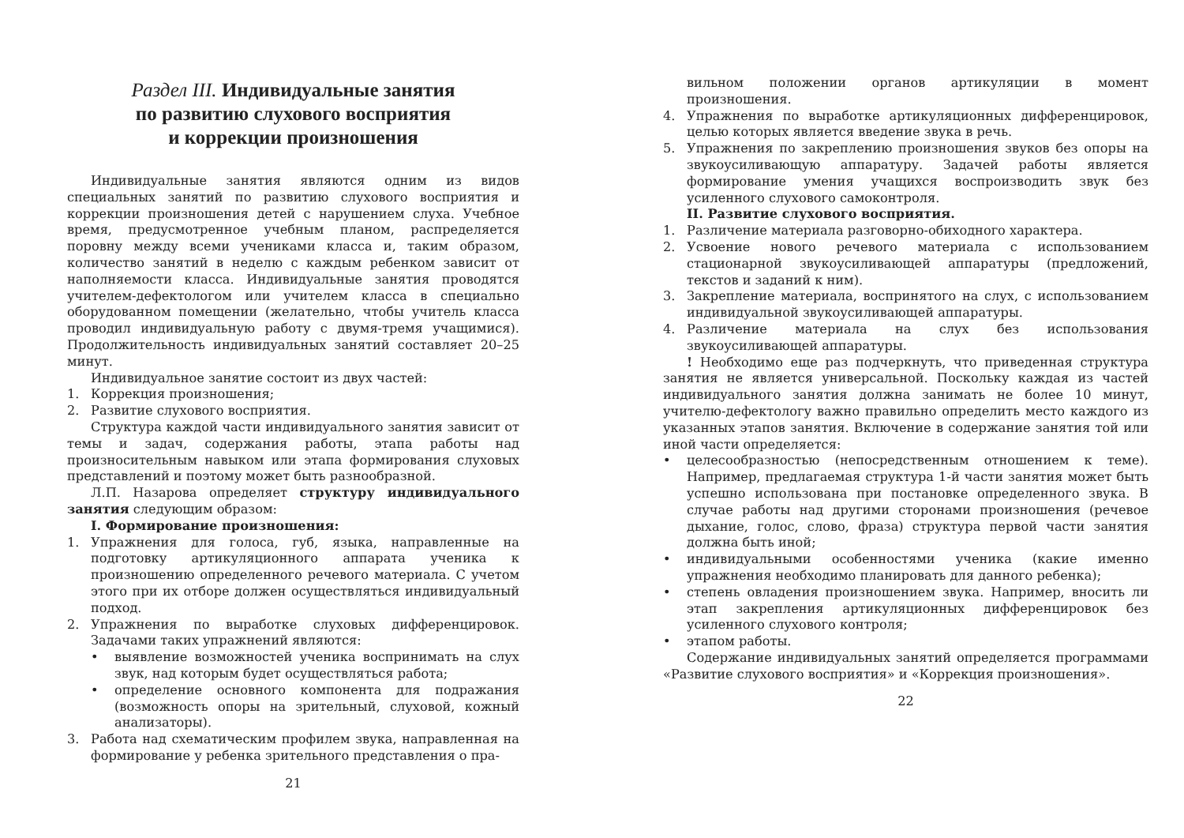Раздел III. Индивидуальные занятия
по развитию слухового восприятия
и коррекции произношения
Индивидуальные занятия являются одним из видов специальных занятий по развитию слухового восприятия и коррекции произношения детей с нарушением слуха. Учебное время, предусмотренное учебным планом, распределяется поровну между всеми учениками класса и, таким образом, количество занятий в неделю с каждым ребенком зависит от наполняемости класса. Индивидуальные занятия проводятся учителем-дефектологом или учителем класса в специально оборудованном помещении (желательно, чтобы учитель класса проводил индивидуальную работу с двумя-тремя учащимися). Продолжительность индивидуальных занятий составляет 20–25 минут.
Индивидуальное занятие состоит из двух частей:
1. Коррекция произношения;
2. Развитие слухового восприятия.
Структура каждой части индивидуального занятия зависит от темы и задач, содержания работы, этапа работы над произносительным навыком или этапа формирования слуховых представлений и поэтому может быть разнообразной.
Л.П. Назарова определяет структуру индивидуального занятия следующим образом:
I. Формирование произношения:
1. Упражнения для голоса, губ, языка, направленные на подготовку артикуляционного аппарата ученика к произношению определенного речевого материала. С учетом этого при их отборе должен осуществляться индивидуальный подход.
2. Упражнения по выработке слуховых дифференцировок. Задачами таких упражнений являются:
• выявление возможностей ученика воспринимать на слух звук, над которым будет осуществляться работа;
• определение основного компонента для подражания (возможность опоры на зрительный, слуховой, кожный анализаторы).
3. Работа над схематическим профилем звука, направленная на формирование у ребенка зрительного представления о пра-
21
вильном положении органов артикуляции в момент произношения.
4. Упражнения по выработке артикуляционных дифференцировок, целью которых является введение звука в речь.
5. Упражнения по закреплению произношения звуков без опоры на звукоусиливающую аппаратуру. Задачей работы является формирование умения учащихся воспроизводить звук без усиленного слухового самоконтроля.
II. Развитие слухового восприятия.
1. Различение материала разговорно-обиходного характера.
2. Усвоение нового речевого материала с использованием стационарной звукоусиливающей аппаратуры (предложений, текстов и заданий к ним).
3. Закрепление материала, воспринятого на слух, с использованием индивидуальной звукоусиливающей аппаратуры.
4. Различение материала на слух без использования звукоусиливающей аппаратуры.
! Необходимо еще раз подчеркнуть, что приведенная структура занятия не является универсальной. Поскольку каждая из частей индивидуального занятия должна занимать не более 10 минут, учителю-дефектологу важно правильно определить место каждого из указанных этапов занятия. Включение в содержание занятия той или иной части определяется:
• целесообразностью (непосредственным отношением к теме). Например, предлагаемая структура 1-й части занятия может быть успешно использована при постановке определенного звука. В случае работы над другими сторонами произношения (речевое дыхание, голос, слово, фраза) структура первой части занятия должна быть иной;
• индивидуальными особенностями ученика (какие именно упражнения необходимо планировать для данного ребенка);
• степень овладения произношением звука. Например, вносить ли этап закрепления артикуляционных дифференцировок без усиленного слухового контроля;
• этапом работы.
Содержание индивидуальных занятий определяется программами «Развитие слухового восприятия» и «Коррекция произношения».
22